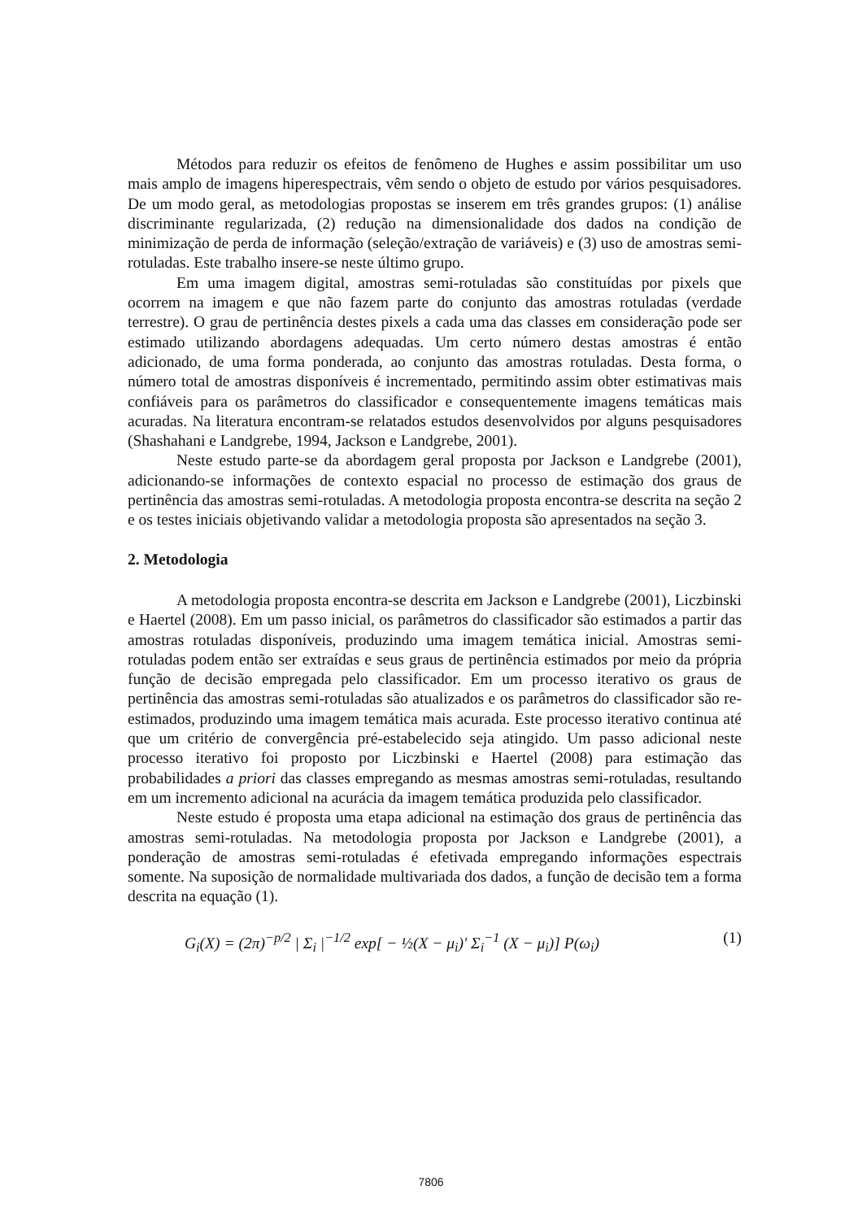Métodos para reduzir os efeitos de fenômeno de Hughes e assim possibilitar um uso mais amplo de imagens hiperespectrais, vêm sendo o objeto de estudo por vários pesquisadores. De um modo geral, as metodologias propostas se inserem em três grandes grupos: (1) análise discriminante regularizada, (2) redução na dimensionalidade dos dados na condição de minimização de perda de informação (seleção/extração de variáveis) e (3) uso de amostras semi-rotuladas. Este trabalho insere-se neste último grupo.
Em uma imagem digital, amostras semi-rotuladas são constituídas por pixels que ocorrem na imagem e que não fazem parte do conjunto das amostras rotuladas (verdade terrestre). O grau de pertinência destes pixels a cada uma das classes em consideração pode ser estimado utilizando abordagens adequadas. Um certo número destas amostras é então adicionado, de uma forma ponderada, ao conjunto das amostras rotuladas. Desta forma, o número total de amostras disponíveis é incrementado, permitindo assim obter estimativas mais confiáveis para os parâmetros do classificador e consequentemente imagens temáticas mais acuradas. Na literatura encontram-se relatados estudos desenvolvidos por alguns pesquisadores (Shashahani e Landgrebe, 1994, Jackson e Landgrebe, 2001).
Neste estudo parte-se da abordagem geral proposta por Jackson e Landgrebe (2001), adicionando-se informações de contexto espacial no processo de estimação dos graus de pertinência das amostras semi-rotuladas. A metodologia proposta encontra-se descrita na seção 2 e os testes iniciais objetivando validar a metodologia proposta são apresentados na seção 3.
2. Metodologia
A metodologia proposta encontra-se descrita em Jackson e Landgrebe (2001), Liczbinski e Haertel (2008). Em um passo inicial, os parâmetros do classificador são estimados a partir das amostras rotuladas disponíveis, produzindo uma imagem temática inicial. Amostras semi-rotuladas podem então ser extraídas e seus graus de pertinência estimados por meio da própria função de decisão empregada pelo classificador. Em um processo iterativo os graus de pertinência das amostras semi-rotuladas são atualizados e os parâmetros do classificador são re-estimados, produzindo uma imagem temática mais acurada. Este processo iterativo continua até que um critério de convergência pré-estabelecido seja atingido. Um passo adicional neste processo iterativo foi proposto por Liczbinski e Haertel (2008) para estimação das probabilidades a priori das classes empregando as mesmas amostras semi-rotuladas, resultando em um incremento adicional na acurácia da imagem temática produzida pelo classificador.
Neste estudo é proposta uma etapa adicional na estimação dos graus de pertinência das amostras semi-rotuladas. Na metodologia proposta por Jackson e Landgrebe (2001), a ponderação de amostras semi-rotuladas é efetivada empregando informações espectrais somente. Na suposição de normalidade multivariada dos dados, a função de decisão tem a forma descrita na equação (1).
G<sub>i</sub>(X) = (2π)<sup>−p/2</sup> | Σ<sub>i</sub> |<sup>−1/2</sup> exp[ − ½(X − μ<sub>i</sub>)' Σ<sub>i</sub><sup>−1</sup> (X − μ<sub>i</sub>)] P(ω<sub>i</sub>) (1)
7806